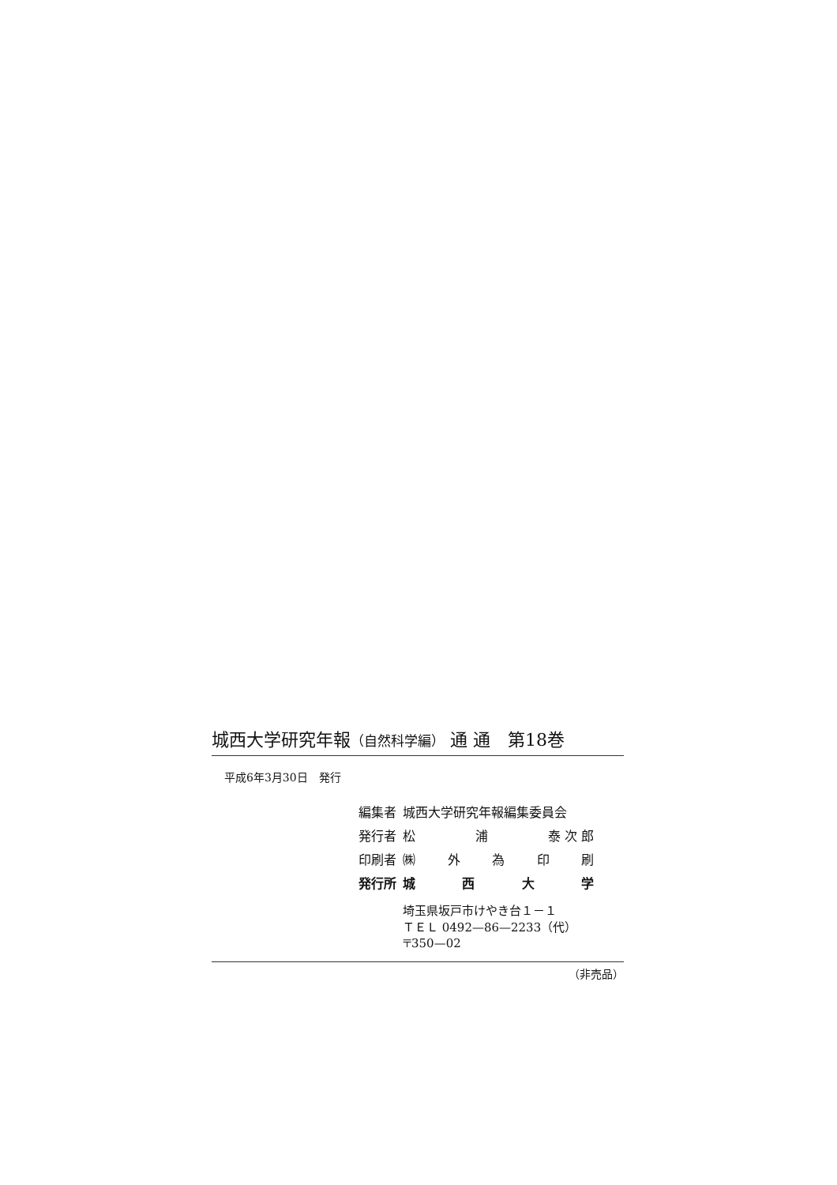城西大学研究年報（自然科学編） 通 通　第18巻
平成6年3月30日　発行
| 編集者 | 城西大学研究年報編集委員会 |
| 発行者 | 松 浦 泰 次 郎 |
| 印刷者 | ㈱ 外 為 印 刷 |
| 発行所 | 城 西 大 学 |
| | 埼玉県坂戸市けやき台１－１ ＴＥＬ 0492—86—2233（代） 〒350—02 |
（非売品）